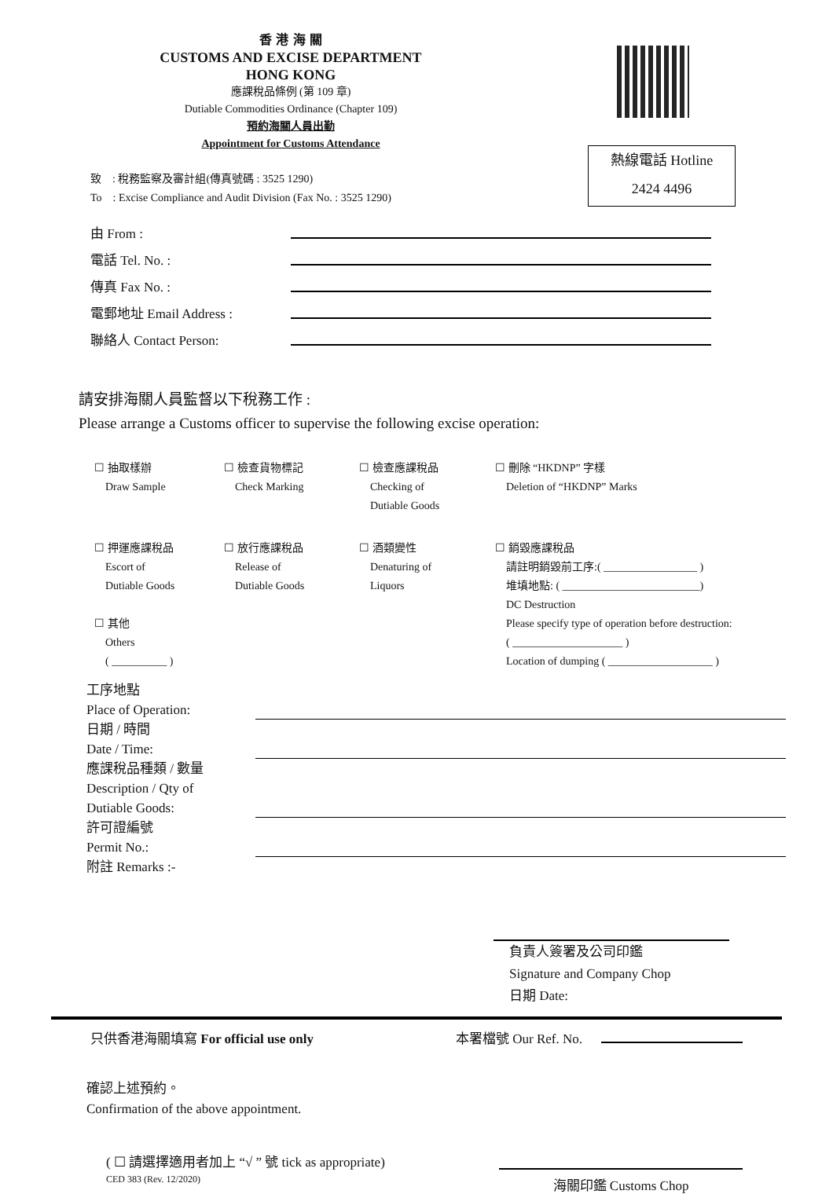香 港 海 關
CUSTOMS AND EXCISE DEPARTMENT
HONG KONG
應課稅品條例 (第 109 章)
Dutiable Commodities Ordinance (Chapter 109)
預約海關人員出勤
Appointment for Customs Attendance
熱線電話 Hotline
2424 4496
致 : 稅務監察及審計組(傳真號碼 : 3525 1290)
To : Excise Compliance and Audit Division (Fax No. : 3525 1290)
由 From :
電話 Tel. No. :
傳真 Fax No. :
電郵地址 Email Address :
聯絡人 Contact Person:
請安排海關人員監督以下稅務工作 :
Please arrange a Customs officer to supervise the following excise operation:
☐ 抽取樣辦
Draw Sample
☐ 檢查貨物標記
Check Marking
☐ 檢查應課稅品
Checking of
Dutiable Goods
☐ 刪除 “HKDNP” 字樣
Deletion of “HKDNP” Marks
☐ 押運應課稅品
Escort of
Dutiable Goods
☐ 其他
Others
( __________ )
☐ 放行應課稅品
Release of
Dutiable Goods
☐ 酒類變性
Denaturing of
Liquors
☐ 銷毀應課稅品
請註明銷毀前工序:( _________________ )
堆填地點: ( _________________________)
DC Destruction
Please specify type of operation before destruction:
( ____________________ )
Location of dumping ( ___________________ )
工序地點
Place of Operation:
日期 / 時間
Date / Time:
應課稅品種類 / 數量
Description / Qty of
Dutiable Goods:
許可證編號
Permit No.:
附註 Remarks :-
負責人簽署及公司印鑑
Signature and Company Chop
日期 Date:
只供香港海關填寫 For official use only 本署檔號 Our Ref. No.
確認上述預約。
Confirmation of the above appointment.
( ☐ 請選擇適用者加上 “√ ” 號 tick as appropriate)
CED 383 (Rev. 12/2020)
海關印鑑 Customs Chop